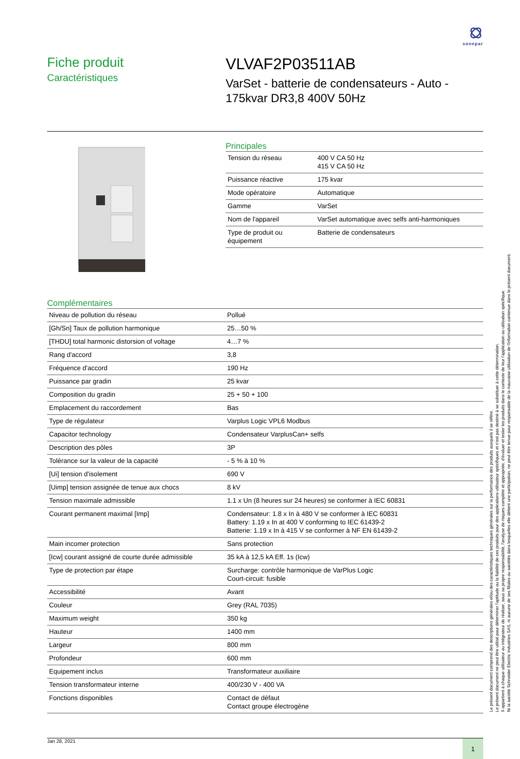sonepar
Fiche produit
Caractéristiques
VLVAF2P03511AB
VarSet - batterie de condensateurs - Auto -
175kvar DR3,8 400V 50Hz
Principales
| Tension du réseau | 400 V CA 50 Hz 415 V CA 50 Hz |
| Puissance réactive | 175 kvar |
| Mode opératoire | Automatique |
| Gamme | VarSet |
| Nom de l'appareil | VarSet automatique avec selfs anti-harmoniques |
| Type de produit ou équipement | Batterie de condensateurs |
Complémentaires
| Niveau de pollution du réseau | Pollué |
| [Gh/Sn] Taux de pollution harmonique | 25…50 % |
| [THDU] total harmonic distorsion of voltage | 4…7 % |
| Rang d'accord | 3,8 |
| Fréquence d'accord | 190 Hz |
| Puissance par gradin | 25 kvar |
| Composition du gradin | 25 + 50 + 100 |
| Emplacement du raccordement | Bas |
| Type de régulateur | Varplus Logic VPL6 Modbus |
| Capacitor technology | Condensateur VarplusCan+ selfs |
| Description des pôles | 3P |
| Tolérance sur la valeur de la capacité | - 5 % à 10 % |
| [Ui] tension d'isolement | 690 V |
| [Uimp] tension assignée de tenue aux chocs | 8 kV |
| Tension maximale admissible | 1.1 x Un (8 heures sur 24 heures) se conformer à IEC 60831 |
| Courant permanent maximal [Imp] | Condensateur: 1.8 x In à 480 V se conformer à IEC 60831 Battery: 1.19 x In at 400 V conforming to IEC 61439-2 Batterie: 1.19 x In à 415 V se conformer à NF EN 61439-2 |
| Main incomer protection | Sans protection |
| [Icw] courant assigné de courte durée admissible | 35 kA à 12,5 kA Eff. 1s (Icw) |
| Type de protection par étape | Surcharge: contrôle harmonique de VarPlus Logic Court-circuit: fusible |
| Accessibilité | Avant |
| Couleur | Grey (RAL 7035) |
| Maximum weight | 350 kg |
| Hauteur | 1400 mm |
| Largeur | 800 mm |
| Profondeur | 600 mm |
| Equipement inclus | Transformateur auxiliaire |
| Tension transformateur interne | 400/230 V - 400 VA |
| Fonctions disponibles | Contact de défaut Contact groupe électrogène |
Jan 28, 2021
1
Le présent document comprend des descriptions générales et/ou des caractéristiques techniques générales sur la performance des produits auxquels il se réfère.
Le présent document ne peut être utilisé pour déterminer l'aptitude ou la fiabilité de ces produits pour des applications utilisateur spécifiques et n'est pas destiné à se substituer à cette détermination.
Il appartient à chaque utilisateur ou intégrateur de réaliser, sous sa propre responsabilité, l'analyse de risques complète et appropriée, d'évaluer et tester les produits dans le contexte de leur l'application ou utilisation spécifique.
Ni la société Schneider Electric Industries SAS, ni aucune de ses filiales ou sociétés dans lesquelles elle détient une participation, ne peut être tenue pour responsable de la mauvaise utilisation de l'information contenue dans le présent document.